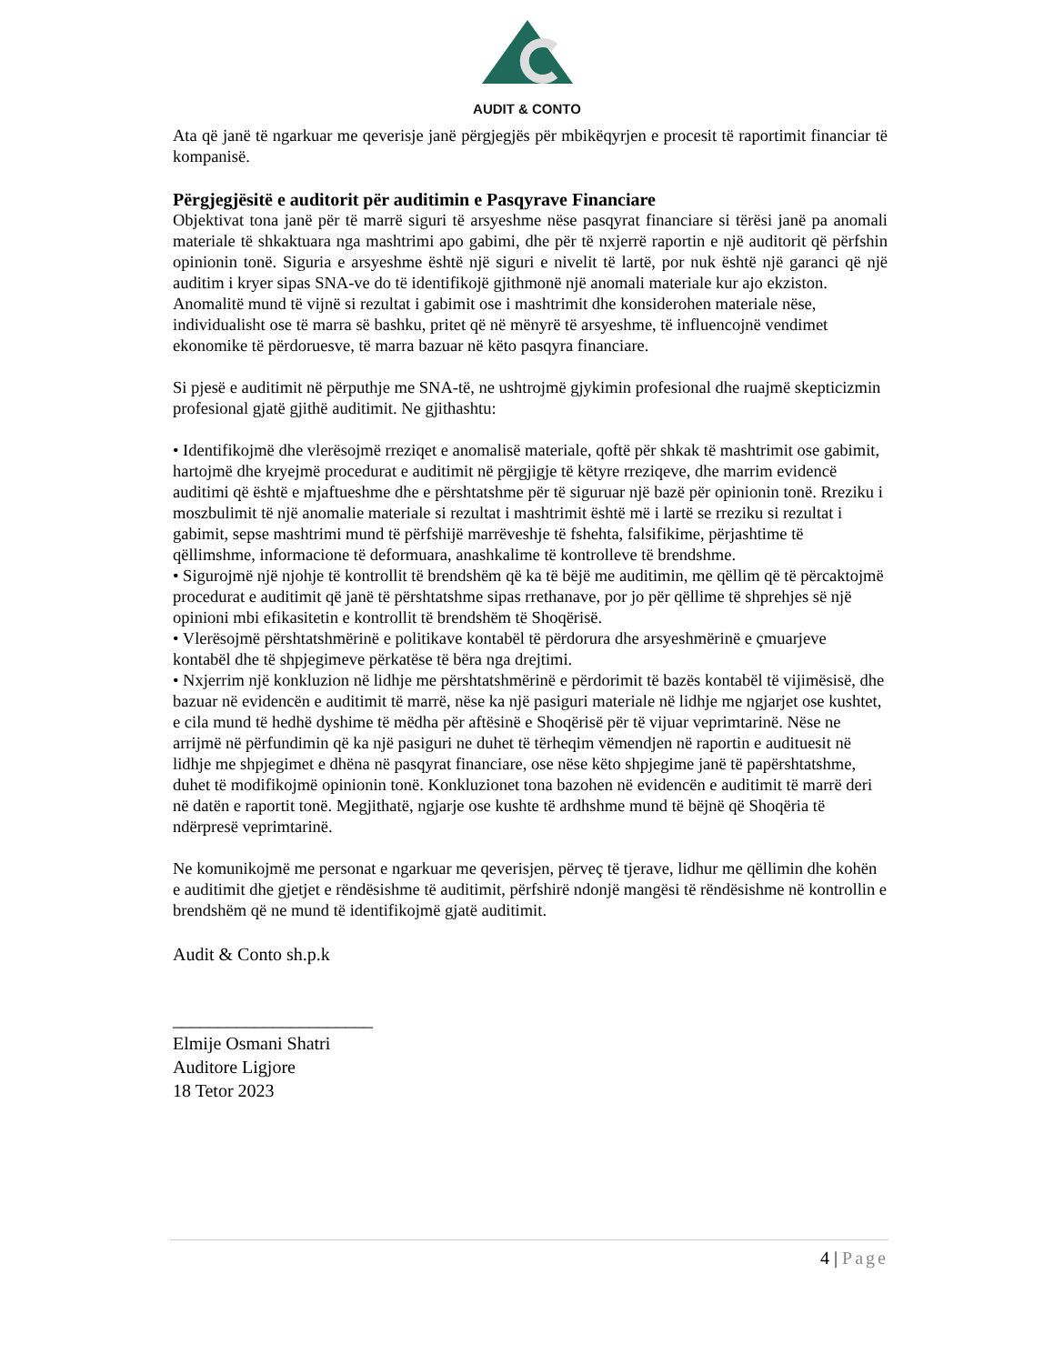AUDIT & CONTO
Ata që janë të ngarkuar me qeverisje janë përgjegjës për mbikëqyrjen e procesit të raportimit financiar të kompanisë.
Përgjegjësitë e auditorit për auditimin e Pasqyrave Financiare
Objektivat tona janë për të marrë siguri të arsyeshme nëse pasqyrat financiare si tërësi janë pa anomali materiale të shkaktuara nga mashtrimi apo gabimi, dhe për të nxjerrë raportin e një auditorit që përfshin opinionin tonë. Siguria e arsyeshme është një siguri e nivelit të lartë, por nuk është një garanci që një auditim i kryer sipas SNA-ve do të identifikojë gjithmonë një anomali materiale kur ajo ekziston.
Anomalitë mund të vijnë si rezultat i gabimit ose i mashtrimit dhe konsiderohen materiale nëse, individualisht ose të marra së bashku, pritet që në mënyrë të arsyeshme, të influencojnë vendimet ekonomike të përdoruesve, të marra bazuar në këto pasqyra financiare.
Si pjesë e auditimit në përputhje me SNA-të, ne ushtrojmë gjykimin profesional dhe ruajmë skepticizmin profesional gjatë gjithë auditimit. Ne gjithashtu:
• Identifikojmë dhe vlerësojmë rreziqet e anomalisë materiale, qoftë për shkak të mashtrimit ose gabimit, hartojmë dhe kryejmë procedurat e auditimit në përgjigje të këtyre rreziqeve, dhe marrim evidencë auditimi që është e mjaftueshme dhe e përshtatshme për të siguruar një bazë për opinionin tonë. Rreziku i moszbulimit të një anomalie materiale si rezultat i mashtrimit është më i lartë se rreziku si rezultat i gabimit, sepse mashtrimi mund të përfshijë marrëveshje të fshehta, falsifikime, përjashtime të qëllimshme, informacione të deformuara, anashkalime të kontrolleve të brendshme.
• Sigurojmë një njohje të kontrollit të brendshëm që ka të bëjë me auditimin, me qëllim që të përcaktojmë procedurat e auditimit që janë të përshtatshme sipas rrethanave, por jo për qëllime të shprehjes së një opinioni mbi efikasitetin e kontrollit të brendshëm të Shoqërisë.
• Vlerësojmë përshtatshmërinë e politikave kontabël të përdorura dhe arsyeshmërinë e çmuarjeve kontabël dhe të shpjegimeve përkatëse të bëra nga drejtimi.
• Nxjerrim një konkluzion në lidhje me përshtatshmërinë e përdorimit të bazës kontabël të vijimësisë, dhe bazuar në evidencën e auditimit të marrë, nëse ka një pasiguri materiale në lidhje me ngjarjet ose kushtet, e cila mund të hedhë dyshime të mëdha për aftësinë e Shoqërisë për të vijuar veprimtarinë. Nëse ne arrijmë në përfundimin që ka një pasiguri ne duhet të tërheqim vëmendjen në raportin e audituesit në lidhje me shpjegimet e dhëna në pasqyrat financiare, ose nëse këto shpjegime janë të papërshtatshme, duhet të modifikojmë opinionin tonë. Konkluzionet tona bazohen në evidencën e auditimit të marrë deri në datën e raportit tonë. Megjithatë, ngjarje ose kushte të ardhshme mund të bëjnë që Shoqëria të ndërpresë veprimtarinë.
Ne komunikojmë me personat e ngarkuar me qeverisjen, përveç të tjerave, lidhur me qëllimin dhe kohën e auditimit dhe gjetjet e rëndësishme të auditimit, përfshirë ndonjë mangësi të rëndësishme në kontrollin e brendshëm që ne mund të identifikojmë gjatë auditimit.
Audit & Conto sh.p.k
______________________
Elmije Osmani Shatri
Auditore Ligjore
18 Tetor 2023
4 | Page